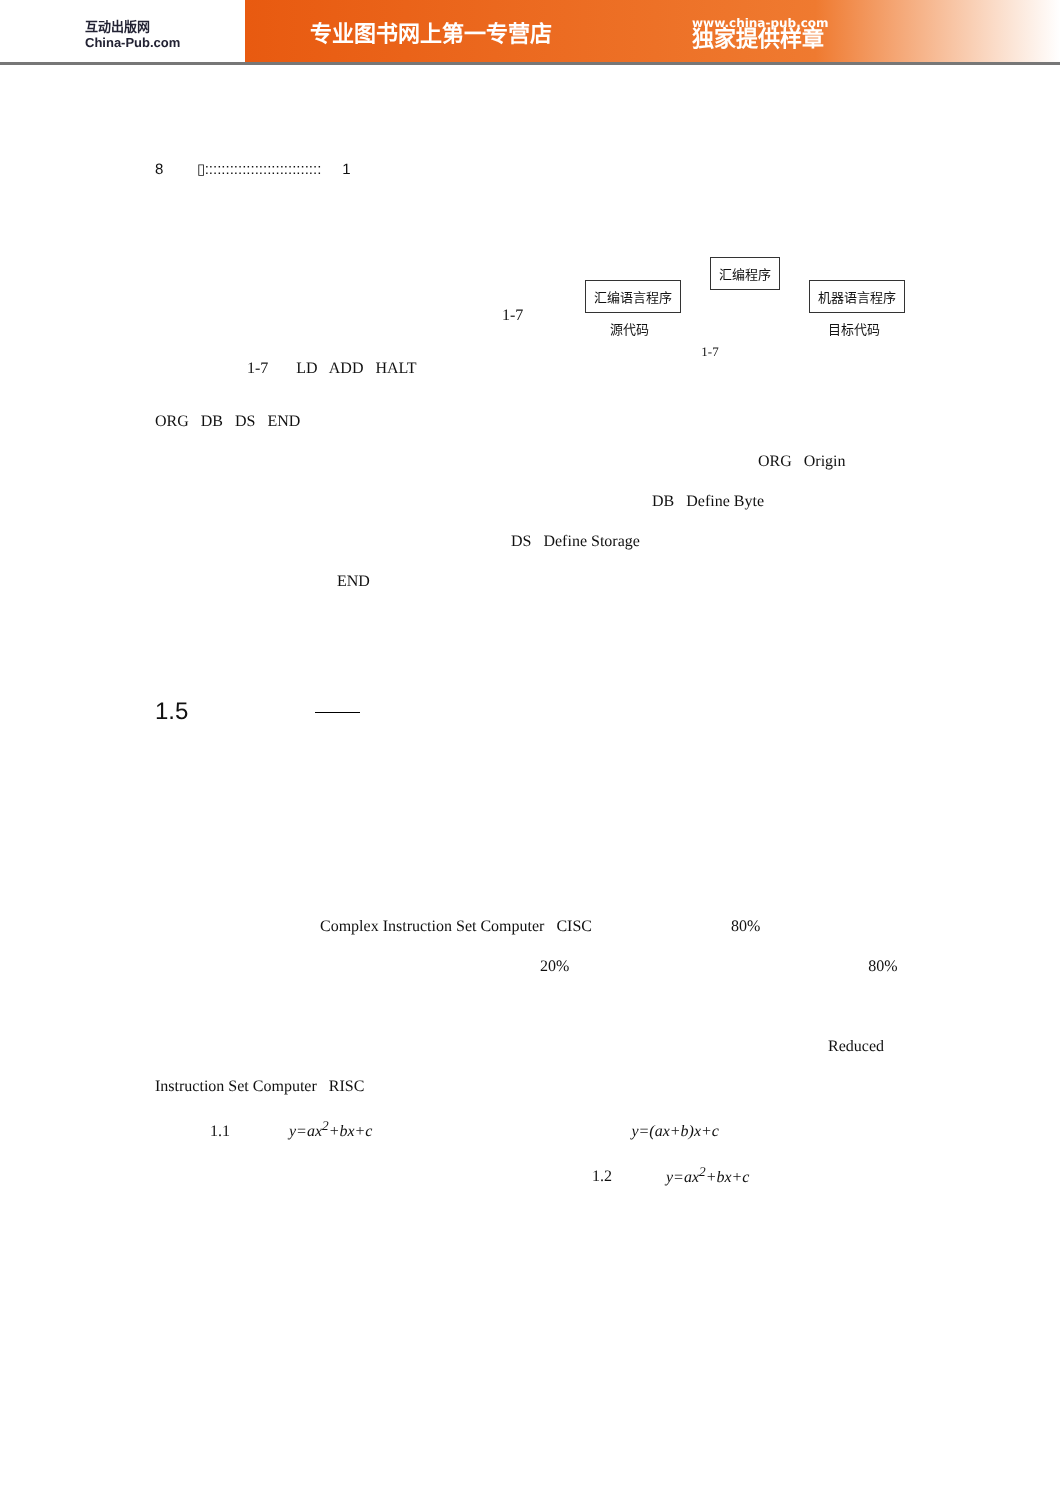互动出版网
China-Pub.com
专业图书网上第一专营店
www.china-pub.com
独家提供样章
8 ▯:::::::::::::::::::::::::::: 1
汇编程序
汇编语言程序 机器语言程序
源代码 目标代码
1-7
1-7
1-7 LD ADD HALT
ORG DB DS END
ORG Origin
DB Define Byte
DS Define Storage
END
1.5
Complex Instruction Set Computer CISC 80%
20% 80%
Reduced
Instruction Set Computer RISC
1.1 y=ax<sup>2</sup>+bx+c y=(ax+b)x+c
1.2 y=ax<sup>2</sup>+bx+c